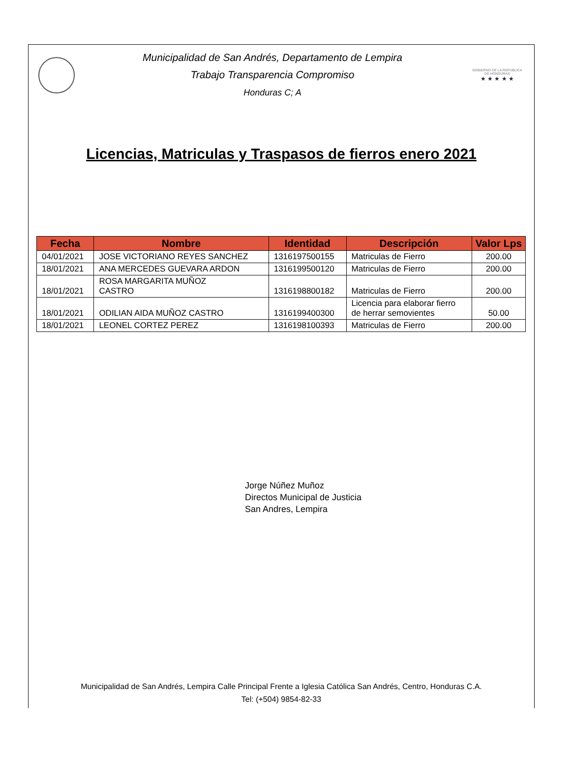Municipalidad de San Andrés, Departamento de Lempira
Trabajo Transparencia Compromiso
Honduras C; A
GOBIERNO DE LA REPÚBLICA DE HONDURAS
★ ★ ★ ★ ★
Licencias, Matriculas y Traspasos de fierros enero 2021
| Fecha | Nombre | Identidad | Descripción | Valor Lps |
| --- | --- | --- | --- | --- |
| 04/01/2021 | JOSE VICTORIANO REYES SANCHEZ | 1316197500155 | Matriculas de Fierro | 200.00 |
| 18/01/2021 | ANA MERCEDES GUEVARA ARDON | 1316199500120 | Matriculas de Fierro | 200.00 |
| 18/01/2021 | ROSA MARGARITA MUÑOZ CASTRO | 1316198800182 | Matriculas de Fierro | 200.00 |
| 18/01/2021 | ODILIAN AIDA MUÑOZ CASTRO | 1316199400300 | Licencia para elaborar fierro de herrar semovientes | 50.00 |
| 18/01/2021 | LEONEL CORTEZ PEREZ | 1316198100393 | Matriculas de Fierro | 200.00 |
Jorge Núñez Muñoz
Directos Municipal de Justicia
San Andres, Lempira
Municipalidad de San Andrés, Lempira Calle Principal Frente a Iglesia Católica San Andrés, Centro, Honduras C.A.
Tel: (+504) 9854-82-33